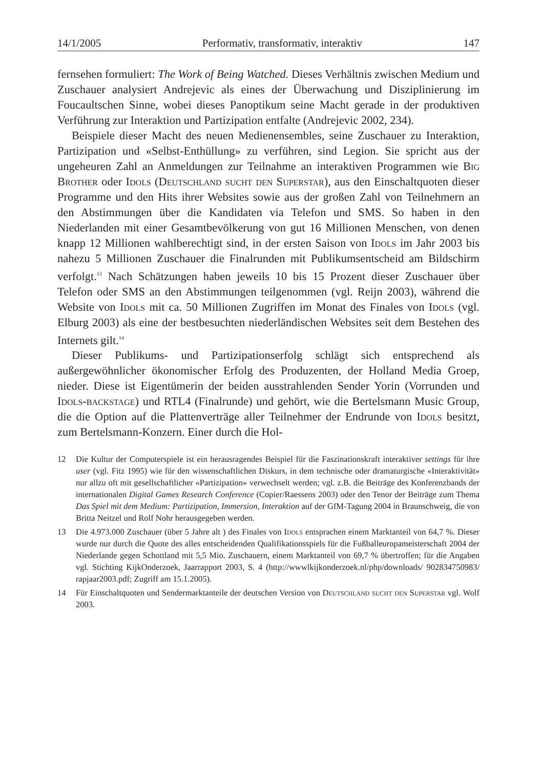14/1/2005 Performativ, transformativ, interaktiv 147
fernsehen formuliert: The Work of Being Watched. Dieses Verhältnis zwischen Medium und Zuschauer analysiert Andrejevic als eines der Überwachung und Disziplinierung im Foucaultschen Sinne, wobei dieses Panoptikum seine Macht gerade in der produktiven Verführung zur Interaktion und Partizipation entfalte (Andrejevic 2002, 234).
Beispiele dieser Macht des neuen Medienensembles, seine Zuschauer zu Interaktion, Partizipation und «Selbst-Enthüllung» zu verführen, sind Legion. Sie spricht aus der ungeheuren Zahl an Anmeldungen zur Teilnahme an interaktiven Programmen wie Big Brother oder Idols (Deutschland sucht den Superstar), aus den Einschaltquoten dieser Programme und den Hits ihrer Websites sowie aus der großen Zahl von Teilnehmern an den Abstimmungen über die Kandidaten via Telefon und SMS. So haben in den Niederlanden mit einer Gesamtbevölkerung von gut 16 Millionen Menschen, von denen knapp 12 Millionen wahlberechtigt sind, in der ersten Saison von Idols im Jahr 2003 bis nahezu 5 Millionen Zuschauer die Finalrunden mit Publikumsentscheid am Bildschirm verfolgt.<sup>13</sup> Nach Schätzungen haben jeweils 10 bis 15 Prozent dieser Zuschauer über Telefon oder SMS an den Abstimmungen teilgenommen (vgl. Reijn 2003), während die Website von Idols mit ca. 50 Millionen Zugriffen im Monat des Finales von Idols (vgl. Elburg 2003) als eine der bestbesuchten niederländischen Websites seit dem Bestehen des Internets gilt.<sup>14</sup>
Dieser Publikums- und Partizipationserfolg schlägt sich entsprechend als außergewöhnlicher ökonomischer Erfolg des Produzenten, der Holland Media Groep, nieder. Diese ist Eigentümerin der beiden ausstrahlenden Sender Yorin (Vorrunden und Idols-backstage) und RTL4 (Finalrunde) und gehört, wie die Bertelsmann Music Group, die die Option auf die Plattenverträge aller Teilnehmer der Endrunde von Idols besitzt, zum Bertelsmann-Konzern. Einer durch die Hol-
12 Die Kultur der Computerspiele ist ein herausragendes Beispiel für die Faszinationskraft interaktiver settings für ihre user (vgl. Fitz 1995) wie für den wissenschaftlichen Diskurs, in dem technische oder dramaturgische «Interaktivität» nur allzu oft mit gesellschaftlicher «Partizipation» verwechselt werden; vgl. z.B. die Beiträge des Konferenzbands der internationalen Digital Games Research Conference (Copier/Raessens 2003) oder den Tenor der Beiträge zum Thema Das Spiel mit dem Medium: Partizipation, Immersion, Interaktion auf der GfM-Tagung 2004 in Braunschweig, die von Britta Neitzel und Rolf Nohr herausgegeben werden.
13 Die 4.973.000 Zuschauer (über 5 Jahre alt ) des Finales von Idols entsprachen einem Marktanteil von 64,7 %. Dieser wurde nur durch die Quote des alles entscheidenden Qualifikationsspiels für die Fußballeuropameisterschaft 2004 der Niederlande gegen Schottland mit 5,5 Mio. Zuschauern, einem Marktanteil von 69,7 % übertroffen; für die Angaben vgl. Stichting KijkOnderzoek, Jaarrapport 2003, S. 4 (http://wwwlkijkonderzoek.nl/php/downloads/ 902834750983/ rapjaar2003.pdf; Zugriff am 15.1.2005).
14 Für Einschaltquoten und Sendermarktanteile der deutschen Version von Deutschland sucht den Superstar vgl. Wolf 2003.